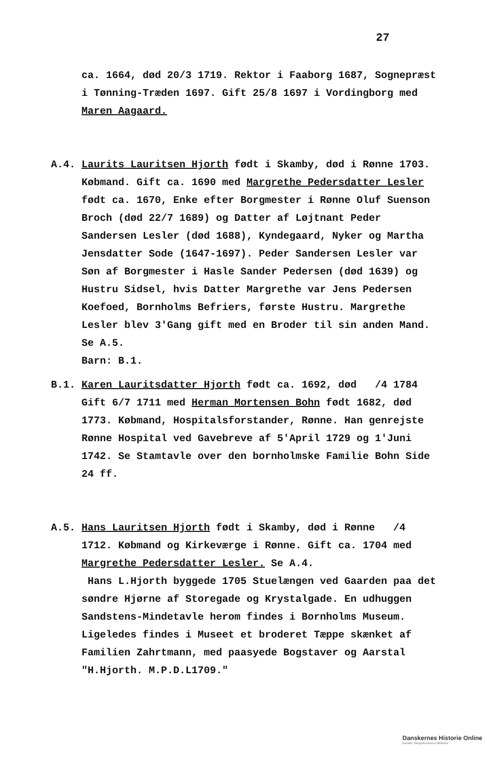27
ca. 1664, død 20/3 1719. Rektor i Faaborg 1687, Sognepræst i Tønning-Træden 1697. Gift 25/8 1697 i Vordingborg med Maren Aagaard.
A.4. Laurits Lauritsen Hjorth født i Skamby, død i Rønne 1703. Købmand. Gift ca. 1690 med Margrethe Pedersdatter Lesler født ca. 1670, Enke efter Borgmester i Rønne Oluf Suenson Broch (død 22/7 1689) og Datter af Løjtnant Peder Sandersen Lesler (død 1688), Kyndegaard, Nyker og Martha Jensdatter Sode (1647-1697). Peder Sandersen Lesler var Søn af Borgmester i Hasle Sander Pedersen (død 1639) og Hustru Sidsel, hvis Datter Margrethe var Jens Pedersen Koefoed, Bornholms Befriers, første Hustru. Margrethe Lesler blev 3'Gang gift med en Broder til sin anden Mand. Se A.5.
Barn: B.1.
B.1. Karen Lauritsdatter Hjorth født ca. 1692, død /4 1784 Gift 6/7 1711 med Herman Mortensen Bohn født 1682, død 1773. Købmand, Hospitalsforstander, Rønne. Han genrejste Rønne Hospital ved Gavebreve af 5'April 1729 og 1'Juni 1742. Se Stamtavle over den bornholmske Familie Bohn Side 24 ff.
A.5. Hans Lauritsen Hjorth født i Skamby, død i Rønne /4 1712. Købmand og Kirkeværge i Rønne. Gift ca. 1704 med Margrethe Pedersdatter Lesler. Se A.4.
Hans L.Hjorth byggede 1705 Stuelængen ved Gaarden paa det søndre Hjørne af Storegade og Krystalgade. En udhuggen Sandstens-Mindetavle herom findes i Bornholms Museum. Ligeledes findes i Museet et broderet Tæppe skænket af Familien Zahrtmann, med paasyede Bogstaver og Aarstal "H.Hjorth. M.P.D.L1709."
Danskernes Historie Online
Danske Slægtsforskeres Bibliotek